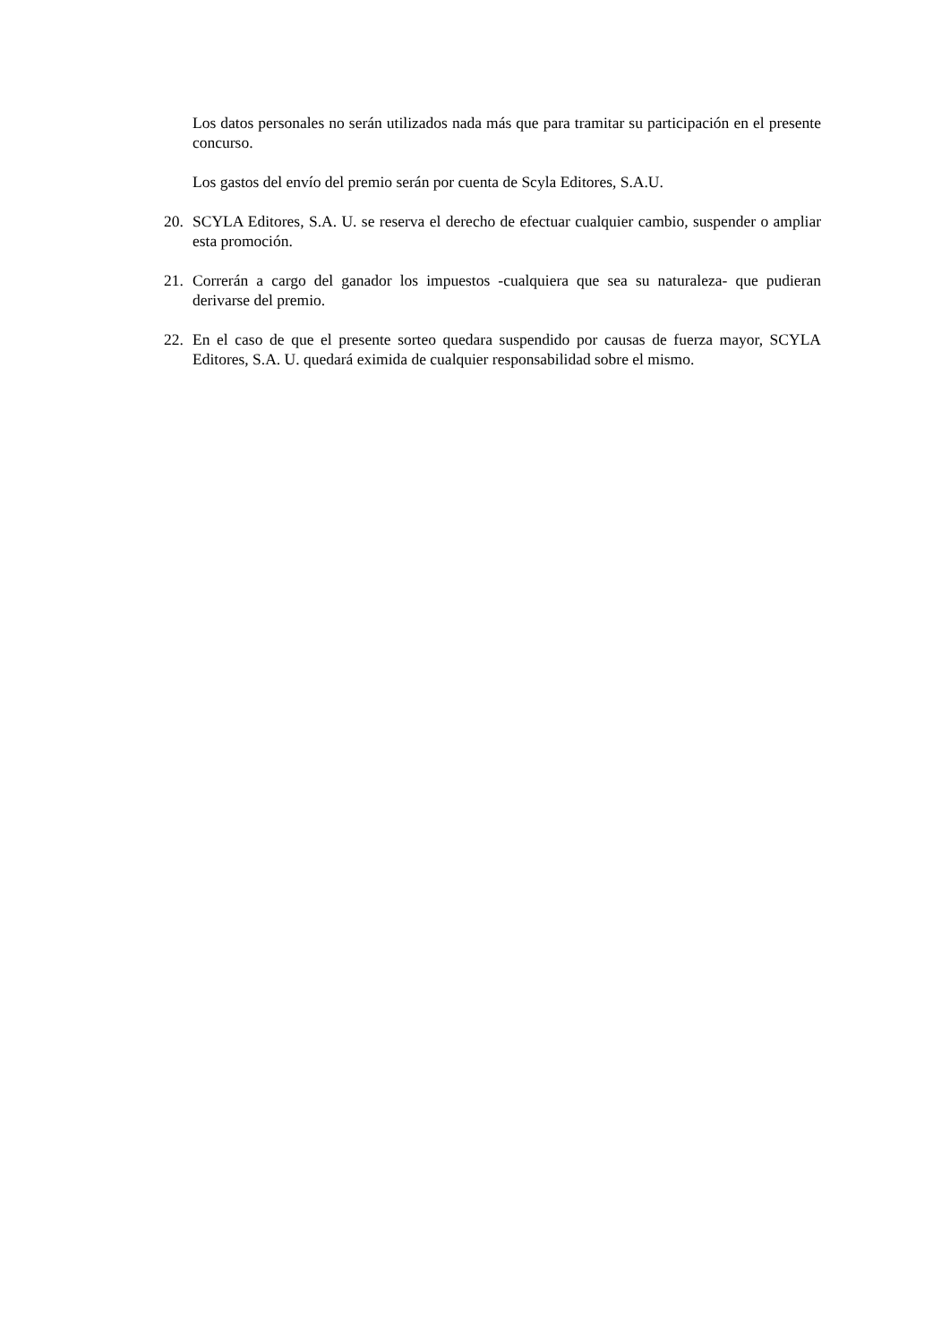Los datos personales no serán utilizados nada más que para tramitar su participación en el presente concurso.
Los gastos del envío del premio serán por cuenta de Scyla Editores, S.A.U.
20. SCYLA Editores, S.A. U. se reserva el derecho de efectuar cualquier cambio, suspender o ampliar esta promoción.
21. Correrán a cargo del ganador los impuestos -cualquiera que sea su naturaleza- que pudieran derivarse del premio.
22. En el caso de que el presente sorteo quedara suspendido por causas de fuerza mayor, SCYLA Editores, S.A. U. quedará eximida de cualquier responsabilidad sobre el mismo.